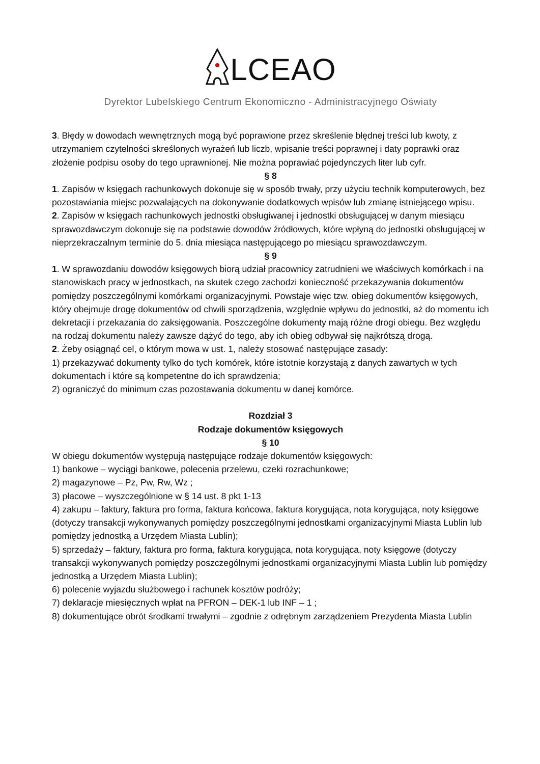LCEAO
Dyrektor Lubelskiego Centrum Ekonomiczno - Administracyjnego Oświaty
3. Błędy w dowodach wewnętrznych mogą być poprawione przez skreślenie błędnej treści lub kwoty, z utrzymaniem czytelności skreślonych wyrażeń lub liczb, wpisanie treści poprawnej i daty poprawki oraz złożenie podpisu osoby do tego uprawnionej. Nie można poprawiać pojedynczych liter lub cyfr.
§ 8
1. Zapisów w księgach rachunkowych dokonuje się w sposób trwały, przy użyciu technik komputerowych, bez pozostawiania miejsc pozwalających na dokonywanie dodatkowych wpisów lub zmianę istniejącego wpisu.
2. Zapisów w księgach rachunkowych jednostki obsługiwanej i jednostki obsługującej w danym miesiącu sprawozdawczym dokonuje się na podstawie dowodów źródłowych, które wpłyną do jednostki obsługującej w nieprzekraczalnym terminie do 5. dnia miesiąca następującego po miesiącu sprawozdawczym.
§ 9
1. W sprawozdaniu dowodów księgowych biorą udział pracownicy zatrudnieni we właściwych komórkach i na stanowiskach pracy w jednostkach, na skutek czego zachodzi konieczność przekazywania dokumentów pomiędzy poszczególnymi komórkami organizacyjnymi. Powstaje więc tzw. obieg dokumentów księgowych, który obejmuje drogę dokumentów od chwili sporządzenia, względnie wpływu do jednostki, aż do momentu ich dekretacji i przekazania do zaksięgowania. Poszczególne dokumenty mają różne drogi obiegu. Bez względu na rodzaj dokumentu należy zawsze dążyć do tego, aby ich obieg odbywał się najkrótszą drogą.
2. Żeby osiągnąć cel, o którym mowa w ust. 1, należy stosować następujące zasady:
1) przekazywać dokumenty tylko do tych komórek, które istotnie korzystają z danych zawartych w tych dokumentach i które są kompetentne do ich sprawdzenia;
2) ograniczyć do minimum czas pozostawania dokumentu w danej komórce.
Rozdział 3
Rodzaje dokumentów księgowych
§ 10
W obiegu dokumentów występują następujące rodzaje dokumentów księgowych:
1) bankowe – wyciągi bankowe, polecenia przelewu, czeki rozrachunkowe;
2) magazynowe – Pz, Pw, Rw, Wz ;
3) płacowe – wyszczególnione w § 14 ust. 8 pkt 1-13
4) zakupu – faktury, faktura pro forma, faktura końcowa, faktura korygująca, nota korygująca, noty księgowe (dotyczy transakcji wykonywanych pomiędzy poszczególnymi jednostkami organizacyjnymi Miasta Lublin lub pomiędzy jednostką a Urzędem Miasta Lublin);
5) sprzedaży – faktury, faktura pro forma, faktura korygująca, nota korygująca, noty księgowe (dotyczy transakcji wykonywanych pomiędzy poszczególnymi jednostkami organizacyjnymi Miasta Lublin lub pomiędzy jednostką a Urzędem Miasta Lublin);
6) polecenie wyjazdu służbowego i rachunek kosztów podróży;
7) deklaracje miesięcznych wpłat na PFRON – DEK-1 lub INF – 1 ;
8) dokumentujące obrót środkami trwałymi – zgodnie z odrębnym zarządzeniem Prezydenta Miasta Lublin